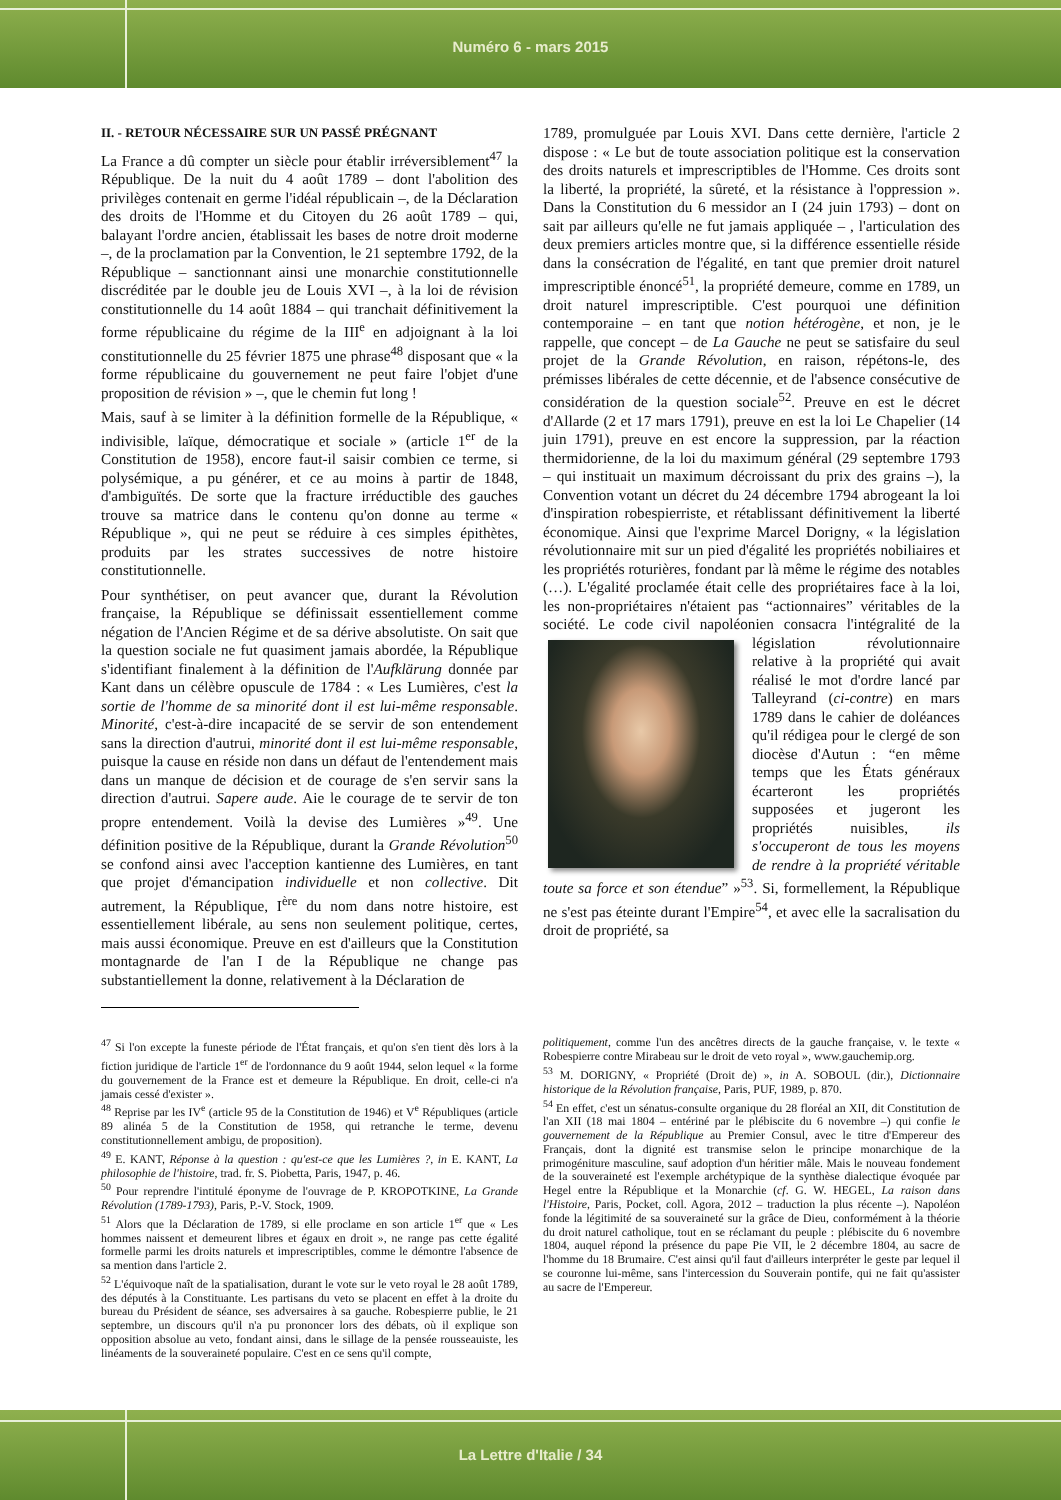Numéro 6 - mars 2015
II. - RETOUR NÉCESSAIRE SUR UN PASSÉ PRÉGNANT
La France a dû compter un siècle pour établir irréversiblement<sup>47</sup> la République. De la nuit du 4 août 1789 – dont l'abolition des privilèges contenait en germe l'idéal républicain –, de la Déclaration des droits de l'Homme et du Citoyen du 26 août 1789 – qui, balayant l'ordre ancien, établissait les bases de notre droit moderne –, de la proclamation par la Convention, le 21 septembre 1792, de la République – sanctionnant ainsi une monarchie constitutionnelle discréditée par le double jeu de Louis XVI –, à la loi de révision constitutionnelle du 14 août 1884 – qui tranchait définitivement la forme républicaine du régime de la III<sup>e</sup> en adjoignant à la loi constitutionnelle du 25 février 1875 une phrase<sup>48</sup> disposant que « la forme républicaine du gouvernement ne peut faire l'objet d'une proposition de révision » –, que le chemin fut long !
Mais, sauf à se limiter à la définition formelle de la République, « indivisible, laïque, démocratique et sociale » (article 1<sup>er</sup> de la Constitution de 1958), encore faut-il saisir combien ce terme, si polysémique, a pu générer, et ce au moins à partir de 1848, d'ambiguïtés. De sorte que la fracture irréductible des gauches trouve sa matrice dans le contenu qu'on donne au terme « République », qui ne peut se réduire à ces simples épithètes, produits par les strates successives de notre histoire constitutionnelle.
Pour synthétiser, on peut avancer que, durant la Révolution française, la République se définissait essentiellement comme négation de l'Ancien Régime et de sa dérive absolutiste. On sait que la question sociale ne fut quasiment jamais abordée, la République s'identifiant finalement à la définition de l'Aufklärung donnée par Kant dans un célèbre opuscule de 1784 : « Les Lumières, c'est la sortie de l'homme de sa minorité dont il est lui-même responsable. Minorité, c'est-à-dire incapacité de se servir de son entendement sans la direction d'autrui, minorité dont il est lui-même responsable, puisque la cause en réside non dans un défaut de l'entendement mais dans un manque de décision et de courage de s'en servir sans la direction d'autrui. Sapere aude. Aie le courage de te servir de ton propre entendement. Voilà la devise des Lumières »<sup>49</sup>. Une définition positive de la République, durant la Grande Révolution<sup>50</sup> se confond ainsi avec l'acception kantienne des Lumières, en tant que projet d'émancipation individuelle et non collective. Dit autrement, la République, I<sup>ère</sup> du nom dans notre histoire, est essentiellement libérale, au sens non seulement politique, certes, mais aussi économique. Preuve en est d'ailleurs que la Constitution montagnarde de l'an I de la République ne change pas substantiellement la donne, relativement à la Déclaration de
1789, promulguée par Louis XVI. Dans cette dernière, l'article 2 dispose : « Le but de toute association politique est la conservation des droits naturels et imprescriptibles de l'Homme. Ces droits sont la liberté, la propriété, la sûreté, et la résistance à l'oppression ». Dans la Constitution du 6 messidor an I (24 juin 1793) – dont on sait par ailleurs qu'elle ne fut jamais appliquée – , l'articulation des deux premiers articles montre que, si la différence essentielle réside dans la consécration de l'égalité, en tant que premier droit naturel imprescriptible énoncé<sup>51</sup>, la propriété demeure, comme en 1789, un droit naturel imprescriptible. C'est pourquoi une définition contemporaine – en tant que notion hétérogène, et non, je le rappelle, que concept – de La Gauche ne peut se satisfaire du seul projet de la Grande Révolution, en raison, répétons-le, des prémisses libérales de cette décennie, et de l'absence consécutive de considération de la question sociale<sup>52</sup>. Preuve en est le décret d'Allarde (2 et 17 mars 1791), preuve en est la loi Le Chapelier (14 juin 1791), preuve en est encore la suppression, par la réaction thermidorienne, de la loi du maximum général (29 septembre 1793 – qui instituait un maximum décroissant du prix des grains –), la Convention votant un décret du 24 décembre 1794 abrogeant la loi d'inspiration robespierriste, et rétablissant définitivement la liberté économique. Ainsi que l'exprime Marcel Dorigny, « la législation révolutionnaire mit sur un pied d'égalité les propriétés nobiliaires et les propriétés roturières, fondant par là même le régime des notables (…). L'égalité proclamée était celle des propriétaires face à la loi, les non-propriétaires n'étaient pas “actionnaires” véritables de la société. Le code civil napoléonien consacra l'intégralité de la législation révolutionnaire relative à la propriété qui avait réalisé le mot d'ordre lancé par Talleyrand (ci-contre) en mars 1789 dans le cahier de doléances qu'il rédigea pour le clergé de son diocèse d'Autun : “en même temps que les États généraux écarteront les propriétés supposées et jugeront les propriétés nuisibles, ils s'occuperont de tous les moyens de rendre à la propriété véritable toute sa force et son étendue” »<sup>53</sup>. Si, formellement, la République ne s'est pas éteinte durant l'Empire<sup>54</sup>, et avec elle la sacralisation du droit de propriété, sa
<sup>47</sup> Si l'on excepte la funeste période de l'État français, et qu'on s'en tient dès lors à la fiction juridique de l'article 1<sup>er</sup> de l'ordonnance du 9 août 1944, selon lequel « la forme du gouvernement de la France est et demeure la République. En droit, celle-ci n'a jamais cessé d'exister ».
<sup>48</sup> Reprise par les IV<sup>e</sup> (article 95 de la Constitution de 1946) et V<sup>e</sup> Républiques (article 89 alinéa 5 de la Constitution de 1958, qui retranche le terme, devenu constitutionnellement ambigu, de proposition).
<sup>49</sup> E. KANT, Réponse à la question : qu'est-ce que les Lumières ?, in E. KANT, La philosophie de l'histoire, trad. fr. S. Piobetta, Paris, 1947, p. 46.
<sup>50</sup> Pour reprendre l'intitulé éponyme de l'ouvrage de P. KROPOTKINE, La Grande Révolution (1789-1793), Paris, P.-V. Stock, 1909.
<sup>51</sup> Alors que la Déclaration de 1789, si elle proclame en son article 1<sup>er</sup> que « Les hommes naissent et demeurent libres et égaux en droit », ne range pas cette égalité formelle parmi les droits naturels et imprescriptibles, comme le démontre l'absence de sa mention dans l'article 2.
<sup>52</sup> L'équivoque naît de la spatialisation, durant le vote sur le veto royal le 28 août 1789, des députés à la Constituante. Les partisans du veto se placent en effet à la droite du bureau du Président de séance, ses adversaires à sa gauche. Robespierre publie, le 21 septembre, un discours qu'il n'a pu prononcer lors des débats, où il explique son opposition absolue au veto, fondant ainsi, dans le sillage de la pensée rousseauiste, les linéaments de la souveraineté populaire. C'est en ce sens qu'il compte,
politiquement, comme l'un des ancêtres directs de la gauche française, v. le texte « Robespierre contre Mirabeau sur le droit de veto royal », www.gauchemip.org.
<sup>53</sup> M. DORIGNY, « Propriété (Droit de) », in A. SOBOUL (dir.), Dictionnaire historique de la Révolution française, Paris, PUF, 1989, p. 870.
<sup>54</sup> En effet, c'est un sénatus-consulte organique du 28 floréal an XII, dit Constitution de l'an XII (18 mai 1804 – entériné par le plébiscite du 6 novembre –) qui confie le gouvernement de la République au Premier Consul, avec le titre d'Empereur des Français, dont la dignité est transmise selon le principe monarchique de la primogéniture masculine, sauf adoption d'un héritier mâle. Mais le nouveau fondement de la souveraineté est l'exemple archétypique de la synthèse dialectique évoquée par Hegel entre la République et la Monarchie (cf. G. W. HEGEL, La raison dans l'Histoire, Paris, Pocket, coll. Agora, 2012 – traduction la plus récente –). Napoléon fonde la légitimité de sa souveraineté sur la grâce de Dieu, conformément à la théorie du droit naturel catholique, tout en se réclamant du peuple : plébiscite du 6 novembre 1804, auquel répond la présence du pape Pie VII, le 2 décembre 1804, au sacre de l'homme du 18 Brumaire. C'est ainsi qu'il faut d'ailleurs interpréter le geste par lequel il se couronne lui-même, sans l'intercession du Souverain pontife, qui ne fait qu'assister au sacre de l'Empereur.
La Lettre d'Italie / 34